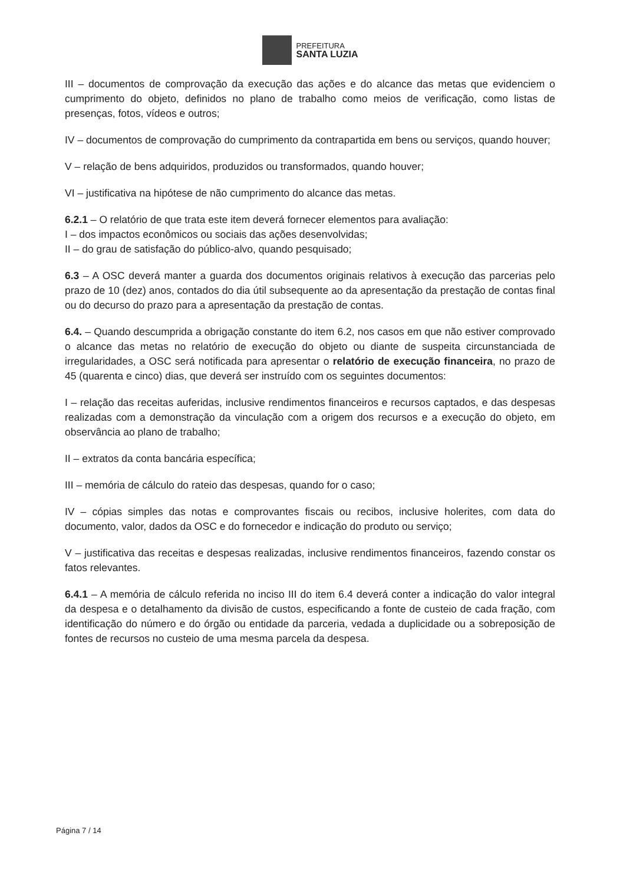PREFEITURA
SANTA LUZIA
III – documentos de comprovação da execução das ações e do alcance das metas que evidenciem o cumprimento do objeto, definidos no plano de trabalho como meios de verificação, como listas de presenças, fotos, vídeos e outros;
IV – documentos de comprovação do cumprimento da contrapartida em bens ou serviços, quando houver;
V – relação de bens adquiridos, produzidos ou transformados, quando houver;
VI – justificativa na hipótese de não cumprimento do alcance das metas.
6.2.1 – O relatório de que trata este item deverá fornecer elementos para avaliação:
I – dos impactos econômicos ou sociais das ações desenvolvidas;
II – do grau de satisfação do público-alvo, quando pesquisado;
6.3 – A OSC deverá manter a guarda dos documentos originais relativos à execução das parcerias pelo prazo de 10 (dez) anos, contados do dia útil subsequente ao da apresentação da prestação de contas final ou do decurso do prazo para a apresentação da prestação de contas.
6.4. – Quando descumprida a obrigação constante do item 6.2, nos casos em que não estiver comprovado o alcance das metas no relatório de execução do objeto ou diante de suspeita circunstanciada de irregularidades, a OSC será notificada para apresentar o relatório de execução financeira, no prazo de 45 (quarenta e cinco) dias, que deverá ser instruído com os seguintes documentos:
I – relação das receitas auferidas, inclusive rendimentos financeiros e recursos captados, e das despesas realizadas com a demonstração da vinculação com a origem dos recursos e a execução do objeto, em observância ao plano de trabalho;
II – extratos da conta bancária específica;
III – memória de cálculo do rateio das despesas, quando for o caso;
IV – cópias simples das notas e comprovantes fiscais ou recibos, inclusive holerites, com data do documento, valor, dados da OSC e do fornecedor e indicação do produto ou serviço;
V – justificativa das receitas e despesas realizadas, inclusive rendimentos financeiros, fazendo constar os fatos relevantes.
6.4.1 – A memória de cálculo referida no inciso III do item 6.4 deverá conter a indicação do valor integral da despesa e o detalhamento da divisão de custos, especificando a fonte de custeio de cada fração, com identificação do número e do órgão ou entidade da parceria, vedada a duplicidade ou a sobreposição de fontes de recursos no custeio de uma mesma parcela da despesa.
Página 7 / 14